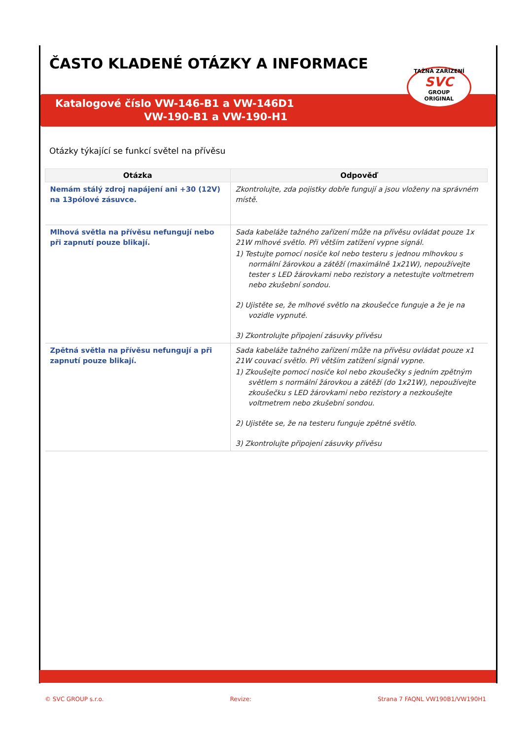ČASTO KLADENÉ OTÁZKY A INFORMACE
Katalogové číslo VW-146-B1 a VW-146D1
VW-190-B1 a VW-190-H1
TAŽNÁ ZAŘÍZENÍ
SVC
GROUP
ORIGINAL
Otázky týkající se funkcí světel na přívěsu
| Otázka | Odpověď |
| --- | --- |
| Nemám stálý zdroj napájení ani +30 (12V) na 13pólové zásuvce. | Zkontrolujte, zda pojistky dobře fungují a jsou vloženy na správném místě. |
| Mlhová světla na přívěsu nefungují nebo při zapnutí pouze blikají. | Sada kabeláže tažného zařízení může na přívěsu ovládat pouze 1x 21W mlhové světlo. Při větším zatížení vypne signál. 1) Testujte pomocí nosiče kol nebo testeru s jednou mlhovkou s normální žárovkou a zátěží (maximálně 1x21W), nepoužívejte tester s LED žárovkami nebo rezistory a netestujte voltmetrem nebo zkušební sondou. 2) Ujistěte se, že mlhové světlo na zkoušečce funguje a že je na vozidle vypnuté. 3) Zkontrolujte připojení zásuvky přívěsu |
| Zpětná světla na přívěsu nefungují a při zapnutí pouze blikají. | Sada kabeláže tažného zařízení může na přívěsu ovládat pouze x1 21W couvací světlo. Při větším zatížení signál vypne. 1) Zkoušejte pomocí nosiče kol nebo zkoušečky s jedním zpětným světlem s normální žárovkou a zátěží (do 1x21W), nepoužívejte zkoušečku s LED žárovkami nebo rezistory a nezkoušejte voltmetrem nebo zkušební sondou. 2) Ujistěte se, že na testeru funguje zpětné světlo. 3) Zkontrolujte připojení zásuvky přívěsu |
© SVC GROUP s.r.o. Revize: Strana 7 FAQNL VW190B1/VW190H1